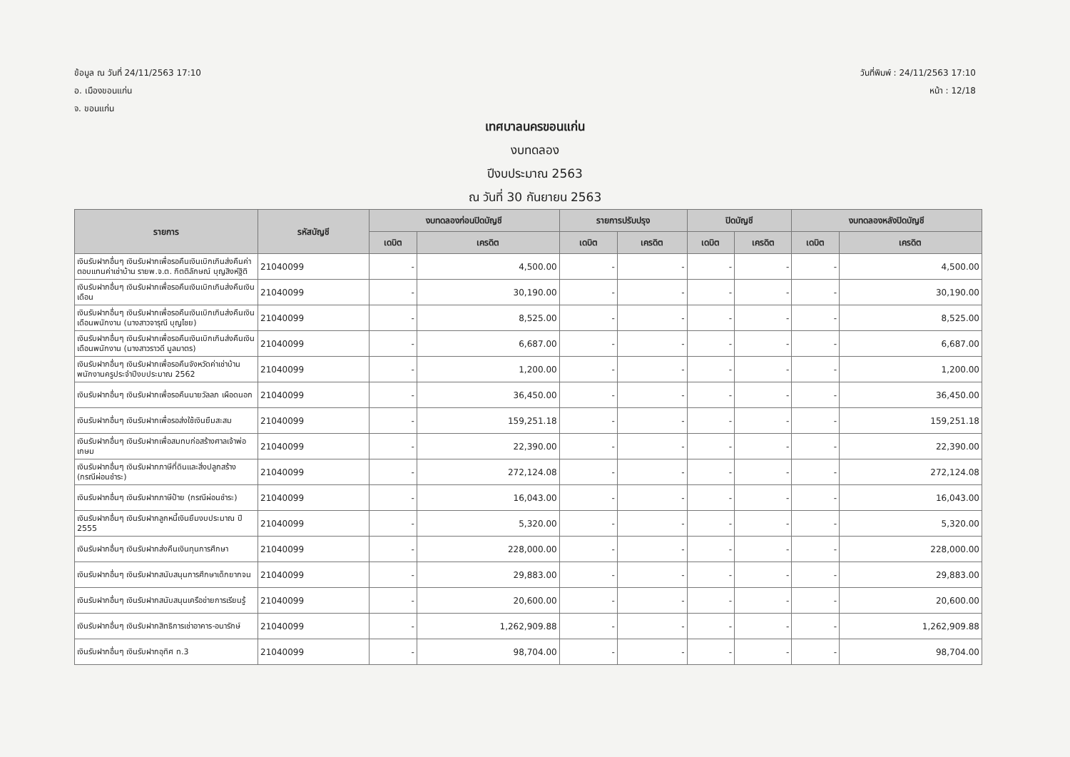ข้อมูล ณ วันที่ 24/11/2563 17:10
อ. เมืองขอนแก่น
จ. ขอนแก่น
วันที่พิมพ์ : 24/11/2563 17:10
หน้า : 12/18
เทศบาลนครขอนแก่น
งบทดลอง
ปีงบประมาณ 2563
ณ วันที่ 30 กันยายน 2563
| รายการ | รหัสบัญชี | งบทดลองก่อนปิดบัญชี | | รายการปรับปรุง | | ปิดบัญชี | | งบทดลองหลังปิดบัญชี | |
| --- | --- | --- | --- | --- | --- | --- | --- | --- | --- |
| | | เดบิต | เครดิต | เดบิต | เครดิต | เดบิต | เครดิต | เดบิต | เครดิต |
| เงินรับฝากอื่นๆ เงินรับฝากเพื่อรอคืนเงินเบิกเกินส่งคืนค่าตอบแทนค่าเช่าบ้าน รายพ.จ.ต. กิตติลักษณ์ บุญสิงห์ฐิติ | 21040099 | - | 4,500.00 | - | - | - | - | - | 4,500.00 |
| เงินรับฝากอื่นๆ เงินรับฝากเพื่อรอคืนเงินเบิกเกินส่งคืนเงินเดือน | 21040099 | - | 30,190.00 | - | - | - | - | - | 30,190.00 |
| เงินรับฝากอื่นๆ เงินรับฝากเพื่อรอคืนเงินเบิกเกินส่งคืนเงินเดือนพนักงาน (นางสาวจารุณี บุญไชย) | 21040099 | - | 8,525.00 | - | - | - | - | - | 8,525.00 |
| เงินรับฝากอื่นๆ เงินรับฝากเพื่อรอคืนเงินเบิกเกินส่งคืนเงินเดือนพนักงาน (นางสาวราวดี มูลมาตร) | 21040099 | - | 6,687.00 | - | - | - | - | - | 6,687.00 |
| เงินรับฝากอื่นๆ เงินรับฝากเพื่อรอคืนจังหวัดค่าเช่าบ้านพนักงานครูประจำปีงบประมาณ 2562 | 21040099 | - | 1,200.00 | - | - | - | - | - | 1,200.00 |
| เงินรับฝากอื่นๆ เงินรับฝากเพื่อรอคืนนายวัลลภ เผือดนอก | 21040099 | - | 36,450.00 | - | - | - | - | - | 36,450.00 |
| เงินรับฝากอื่นๆ เงินรับฝากเพื่อรอส่งใช้เงินยืมสะสม | 21040099 | - | 159,251.18 | - | - | - | - | - | 159,251.18 |
| เงินรับฝากอื่นๆ เงินรับฝากเพื่อสมทบก่อสร้างศาลเจ้าพ่อเกษม | 21040099 | - | 22,390.00 | - | - | - | - | - | 22,390.00 |
| เงินรับฝากอื่นๆ เงินรับฝากภาษีที่ดินและสิ่งปลูกสร้าง (กรณีผ่อนชำระ) | 21040099 | - | 272,124.08 | - | - | - | - | - | 272,124.08 |
| เงินรับฝากอื่นๆ เงินรับฝากภาษีป้าย (กรณีผ่อนชำระ) | 21040099 | - | 16,043.00 | - | - | - | - | - | 16,043.00 |
| เงินรับฝากอื่นๆ เงินรับฝากลูกหนี้เงินยืมงบประมาณ ปี 2555 | 21040099 | - | 5,320.00 | - | - | - | - | - | 5,320.00 |
| เงินรับฝากอื่นๆ เงินรับฝากส่งคืนเงินทุนการศึกษา | 21040099 | - | 228,000.00 | - | - | - | - | - | 228,000.00 |
| เงินรับฝากอื่นๆ เงินรับฝากสนับสนุนการศึกษาเด็กยากจน | 21040099 | - | 29,883.00 | - | - | - | - | - | 29,883.00 |
| เงินรับฝากอื่นๆ เงินรับฝากสนับสนุนเครือข่ายการเรียนรู้ | 21040099 | - | 20,600.00 | - | - | - | - | - | 20,600.00 |
| เงินรับฝากอื่นๆ เงินรับฝากสิทธิการเช่าอาคาร-อนารักษ์ | 21040099 | - | 1,262,909.88 | - | - | - | - | - | 1,262,909.88 |
| เงินรับฝากอื่นๆ เงินรับฝากอุทิศ ท.3 | 21040099 | - | 98,704.00 | - | - | - | - | - | 98,704.00 |